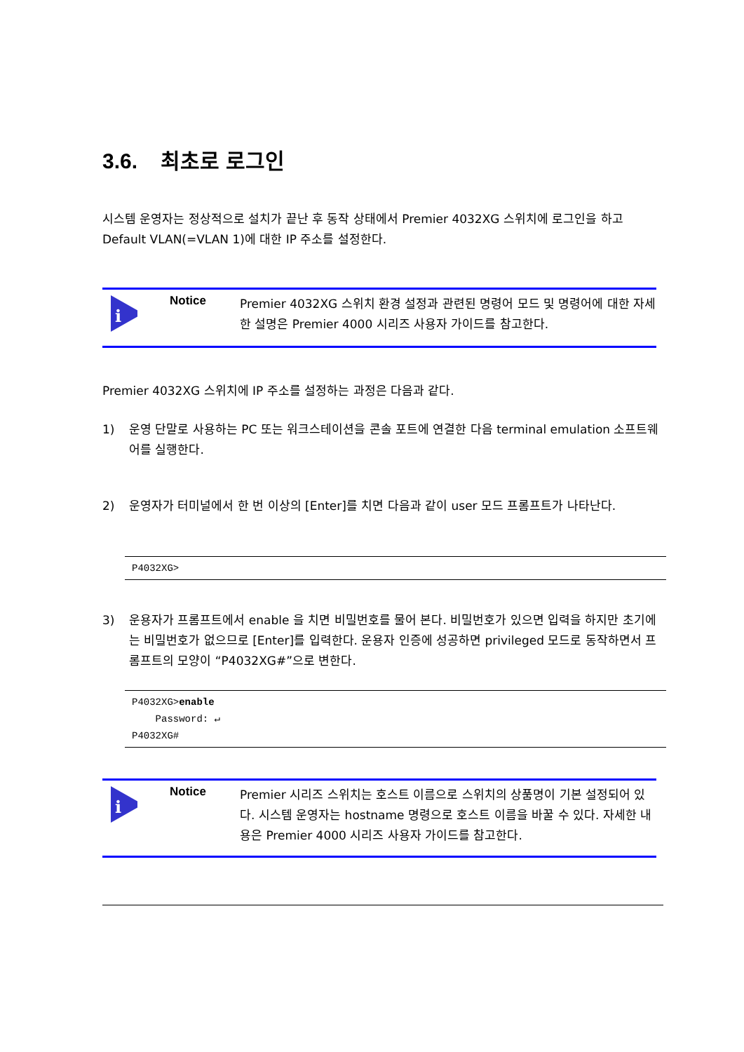3.6. 최초로 로그인
시스템 운영자는 정상적으로 설치가 끝난 후 동작 상태에서 Premier 4032XG 스위치에 로그인을 하고 Default VLAN(=VLAN 1)에 대한 IP 주소를 설정한다.
i
Notice
Premier 4032XG 스위치 환경 설정과 관련된 명령어 모드 및 명령어에 대한 자세한 설명은 Premier 4000 시리즈 사용자 가이드를 참고한다.
Premier 4032XG 스위치에 IP 주소를 설정하는 과정은 다음과 같다.
1) 운영 단말로 사용하는 PC 또는 워크스테이션을 콘솔 포트에 연결한 다음 terminal emulation 소프트웨어를 실행한다.
2) 운영자가 터미널에서 한 번 이상의 [Enter]를 치면 다음과 같이 user 모드 프롬프트가 나타난다.
P4032XG>
3) 운용자가 프롬프트에서 enable 을 치면 비밀번호를 물어 본다. 비밀번호가 있으면 입력을 하지만 초기에는 비밀번호가 없으므로 [Enter]를 입력한다. 운용자 인증에 성공하면 privileged 모드로 동작하면서 프롬프트의 모양이 “P4032XG#”으로 변한다.
P4032XG>enable
Password: ↵
P4032XG#
i
Notice
Premier 시리즈 스위치는 호스트 이름으로 스위치의 상품명이 기본 설정되어 있다. 시스템 운영자는 hostname 명령으로 호스트 이름을 바꿀 수 있다. 자세한 내용은 Premier 4000 시리즈 사용자 가이드를 참고한다.